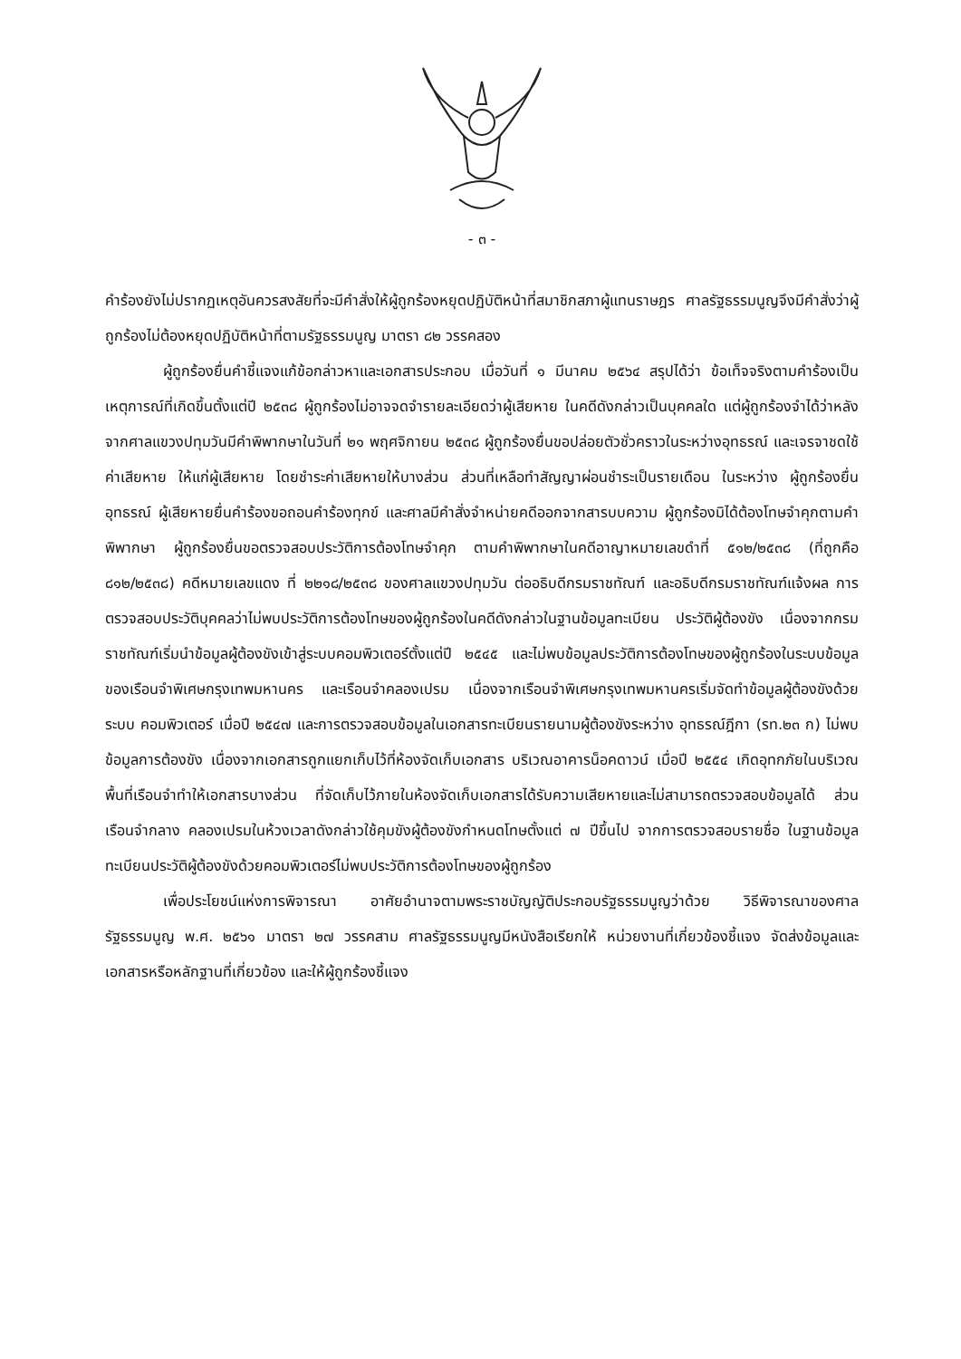- ๓ -
คำร้องยังไม่ปรากฏเหตุอันควรสงสัยที่จะมีคำสั่งให้ผู้ถูกร้องหยุดปฏิบัติหน้าที่สมาชิกสภาผู้แทนราษฎร ศาลรัฐธรรมนูญจึงมีคำสั่งว่าผู้ถูกร้องไม่ต้องหยุดปฏิบัติหน้าที่ตามรัฐธรรมนูญ มาตรา ๘๒ วรรคสอง
ผู้ถูกร้องยื่นคำชี้แจงแก้ข้อกล่าวหาและเอกสารประกอบ เมื่อวันที่ ๑ มีนาคม ๒๕๖๔ สรุปได้ว่า ข้อเท็จจริงตามคำร้องเป็นเหตุการณ์ที่เกิดขึ้นตั้งแต่ปี ๒๕๓๘ ผู้ถูกร้องไม่อาจจดจำรายละเอียดว่าผู้เสียหาย ในคดีดังกล่าวเป็นบุคคลใด แต่ผู้ถูกร้องจำได้ว่าหลังจากศาลแขวงปทุมวันมีคำพิพากษาในวันที่ ๒๑ พฤศจิกายน ๒๕๓๘ ผู้ถูกร้องยื่นขอปล่อยตัวชั่วคราวในระหว่างอุทธรณ์ และเจรจาชดใช้ค่าเสียหาย ให้แก่ผู้เสียหาย โดยชำระค่าเสียหายให้บางส่วน ส่วนที่เหลือทำสัญญาผ่อนชำระเป็นรายเดือน ในระหว่าง ผู้ถูกร้องยื่นอุทธรณ์ ผู้เสียหายยื่นคำร้องขอถอนคำร้องทุกข์ และศาลมีคำสั่งจำหน่ายคดีออกจากสารบบความ ผู้ถูกร้องมิได้ต้องโทษจำคุกตามคำพิพากษา ผู้ถูกร้องยื่นขอตรวจสอบประวัติการต้องโทษจำคุก ตามคำพิพากษาในคดีอาญาหมายเลขดำที่ ๕๑๒/๒๕๓๘ (ที่ถูกคือ ๘๑๒/๒๕๓๘) คดีหมายเลขแดง ที่ ๒๒๑๘/๒๕๓๘ ของศาลแขวงปทุมวัน ต่ออธิบดีกรมราชทัณฑ์ และอธิบดีกรมราชทัณฑ์แจ้งผล การตรวจสอบประวัติบุคคลว่าไม่พบประวัติการต้องโทษของผู้ถูกร้องในคดีดังกล่าวในฐานข้อมูลทะเบียน ประวัติผู้ต้องขัง เนื่องจากกรมราชทัณฑ์เริ่มนำข้อมูลผู้ต้องขังเข้าสู่ระบบคอมพิวเตอร์ตั้งแต่ปี ๒๕๔๕ และไม่พบข้อมูลประวัติการต้องโทษของผู้ถูกร้องในระบบข้อมูลของเรือนจำพิเศษกรุงเทพมหานคร และเรือนจำคลองเปรม เนื่องจากเรือนจำพิเศษกรุงเทพมหานครเริ่มจัดทำข้อมูลผู้ต้องขังด้วยระบบ คอมพิวเตอร์ เมื่อปี ๒๕๔๗ และการตรวจสอบข้อมูลในเอกสารทะเบียนรายนามผู้ต้องขังระหว่าง อุทธรณ์ฎีกา (รท.๒๓ ก) ไม่พบข้อมูลการต้องขัง เนื่องจากเอกสารถูกแยกเก็บไว้ที่ห้องจัดเก็บเอกสาร บริเวณอาคารน็อคดาวน์ เมื่อปี ๒๕๕๔ เกิดอุทกภัยในบริเวณพื้นที่เรือนจำทำให้เอกสารบางส่วน ที่จัดเก็บไว้ภายในห้องจัดเก็บเอกสารได้รับความเสียหายและไม่สามารถตรวจสอบข้อมูลได้ ส่วนเรือนจำกลาง คลองเปรมในห้วงเวลาดังกล่าวใช้คุมขังผู้ต้องขังกำหนดโทษตั้งแต่ ๗ ปีขึ้นไป จากการตรวจสอบรายชื่อ ในฐานข้อมูลทะเบียนประวัติผู้ต้องขังด้วยคอมพิวเตอร์ไม่พบประวัติการต้องโทษของผู้ถูกร้อง
เพื่อประโยชน์แห่งการพิจารณา อาศัยอำนาจตามพระราชบัญญัติประกอบรัฐธรรมนูญว่าด้วย วิธีพิจารณาของศาลรัฐธรรมนูญ พ.ศ. ๒๕๖๑ มาตรา ๒๗ วรรคสาม ศาลรัฐธรรมนูญมีหนังสือเรียกให้ หน่วยงานที่เกี่ยวข้องชี้แจง จัดส่งข้อมูลและเอกสารหรือหลักฐานที่เกี่ยวข้อง และให้ผู้ถูกร้องชี้แจง